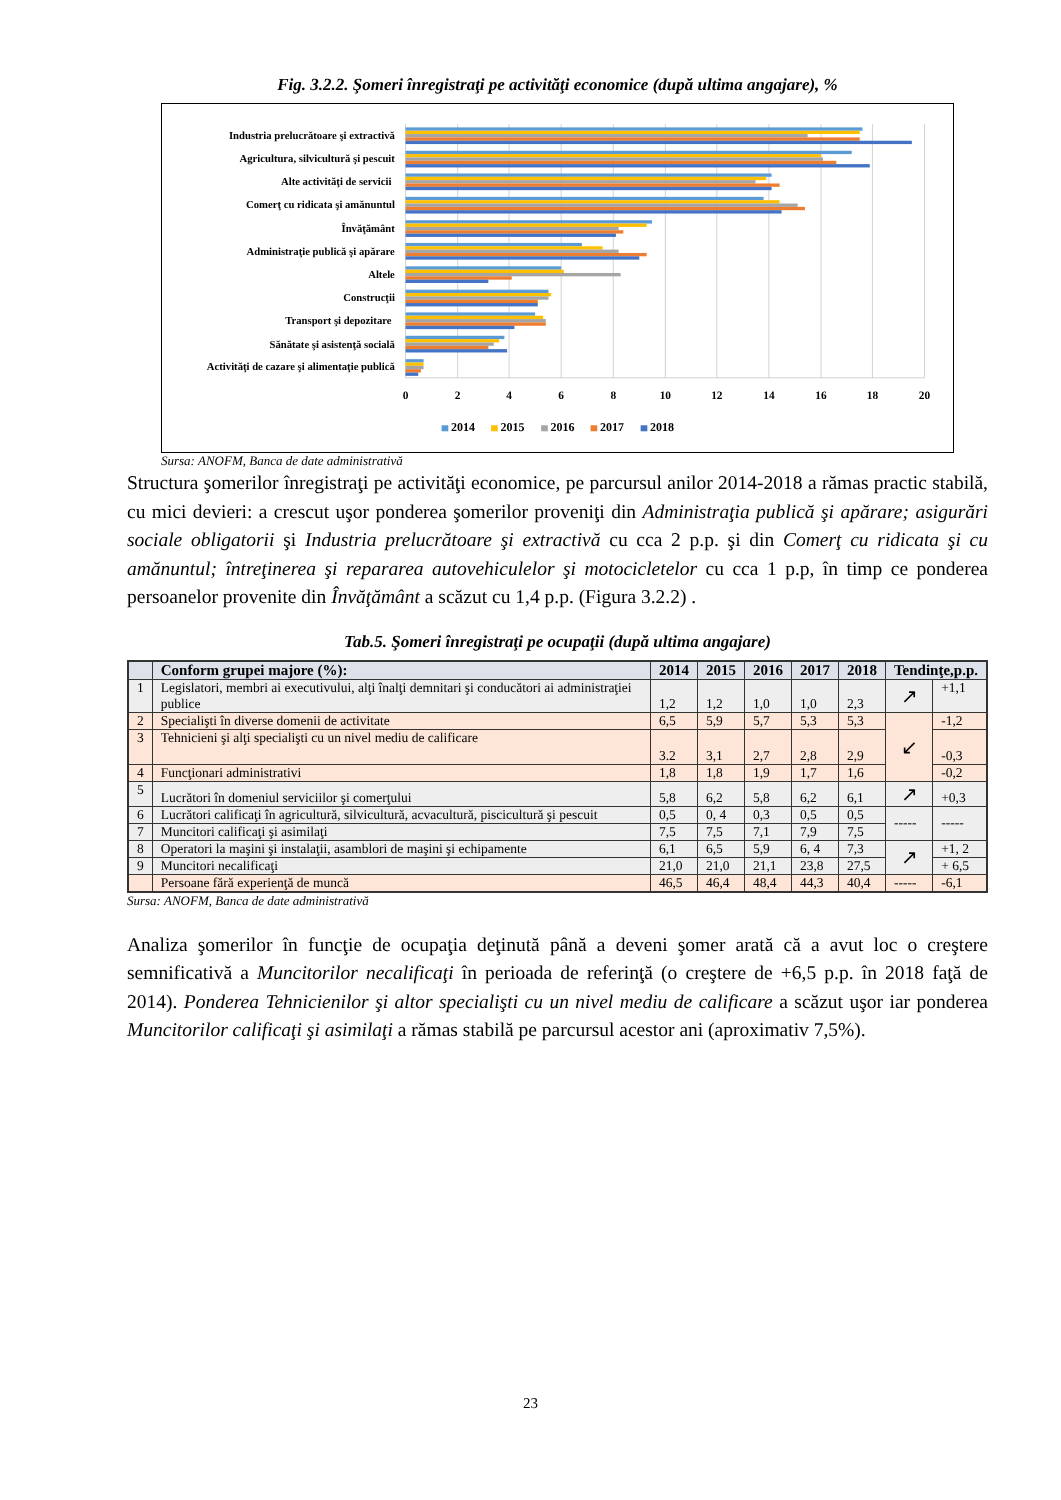Fig. 3.2.2. Şomeri înregistraţi pe activităţi economice (după ultima angajare), %
Industria prelucrătoare şi extractivă
Agricultura, silvicultură şi pescuit
Alte activităţi de servicii
Comerţ cu ridicata şi amănuntul
Învăţământ
Administraţie publică şi apărare
Altele
Construcţii
Transport şi depozitare
Sănătate şi asistenţă socială
Activităţi de cazare şi alimentaţie publică
0
2
4
6
8
10
12
14
16
18
20
2014
2015
2016
2017
2018
Sursa: ANOFM, Banca de date administrativă
Structura şomerilor înregistraţi pe activităţi economice, pe parcursul anilor 2014-2018 a rămas practic stabilă, cu mici devieri: a crescut uşor ponderea şomerilor proveniţi din Administraţia publică şi apărare; asigurări sociale obligatorii şi Industria prelucrătoare şi extractivă cu cca 2 p.p. şi din Comerţ cu ridicata şi cu amănuntul; întreţinerea şi repararea autovehiculelor şi motocicletelor cu cca 1 p.p, în timp ce ponderea persoanelor provenite din Învăţământ a scăzut cu 1,4 p.p. (Figura 3.2.2) .
Tab.5. Şomeri înregistraţi pe ocupaţii (după ultima angajare)
| | Conform grupei majore (%): | 2014 | 2015 | 2016 | 2017 | 2018 | Tendinţe,p.p. | |
| --- | --- | --- | --- | --- | --- | --- | --- | --- |
| 1 | Legislatori, membri ai executivului, alţi înalţi demnitari şi conducători ai administraţiei publice | 1,2 | 1,2 | 1,0 | 1,0 | 2,3 | ↗ | +1,1 |
| 2 | Specialişti în diverse domenii de activitate | 6,5 | 5,9 | 5,7 | 5,3 | 5,3 | ↙ | -1,2 |
| 3 | Tehnicieni şi alţi specialişti cu un nivel mediu de calificare | 3.2 | 3,1 | 2,7 | 2,8 | 2,9 | | -0,3 |
| 4 | Funcţionari administrativi | 1,8 | 1,8 | 1,9 | 1,7 | 1,6 | | -0,2 |
| 5 | Lucrători în domeniul serviciilor şi comerţului | 5,8 | 6,2 | 5,8 | 6,2 | 6,1 | ↗ | +0,3 |
| 6 | Lucrători calificaţi în agricultură, silvicultură, acvacultură, piscicultură şi pescuit | 0,5 | 0, 4 | 0,3 | 0,5 | 0,5 | ----- | ----- |
| 7 | Muncitori calificaţi şi asimilaţi | 7,5 | 7,5 | 7,1 | 7,9 | 7,5 | | |
| 8 | Operatori la maşini şi instalaţii, asamblori de maşini şi echipamente | 6,1 | 6,5 | 5,9 | 6, 4 | 7,3 | ↗ | +1, 2 |
| 9 | Muncitori necalificaţi | 21,0 | 21,0 | 21,1 | 23,8 | 27,5 | | + 6,5 |
| | Persoane fără experienţă de muncă | 46,5 | 46,4 | 48,4 | 44,3 | 40,4 | ----- | -6,1 |
Sursa: ANOFM, Banca de date administrativă
Analiza şomerilor în funcţie de ocupaţia deţinută până a deveni şomer arată că a avut loc o creştere semnificativă a Muncitorilor necalificaţi în perioada de referinţă (o creştere de +6,5 p.p. în 2018 faţă de 2014). Ponderea Tehnicienilor şi altor specialişti cu un nivel mediu de calificare a scăzut uşor iar ponderea Muncitorilor calificaţi şi asimilaţi a rămas stabilă pe parcursul acestor ani (aproximativ 7,5%).
23